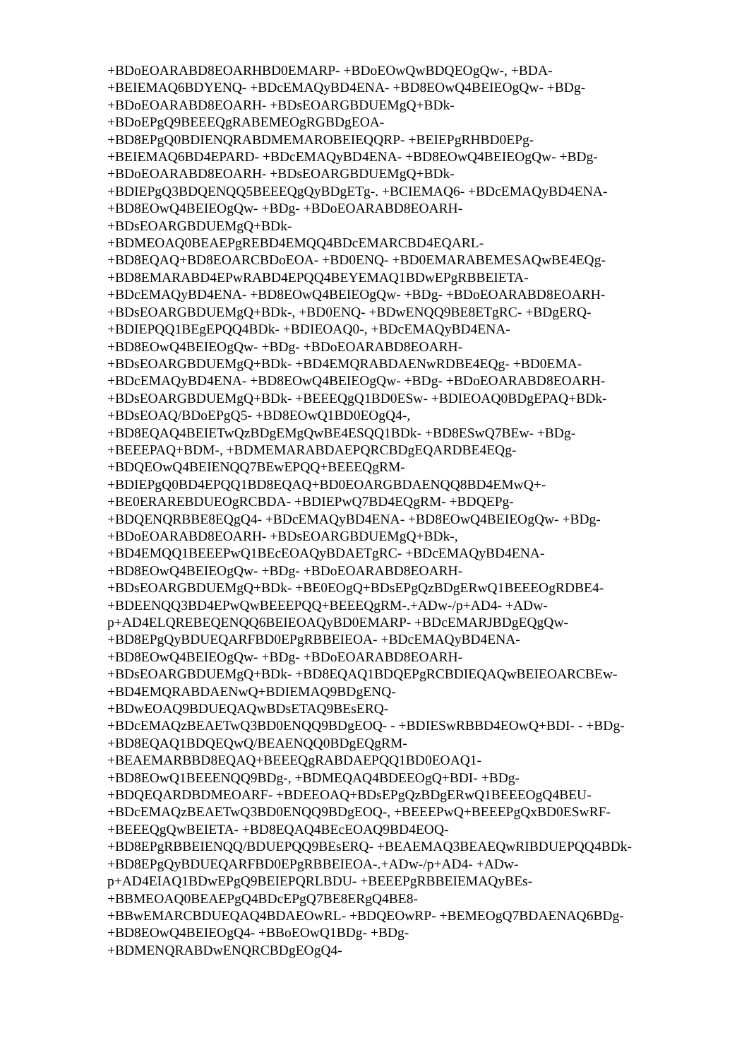+BDoEOARABD8EOARHBD0EMARP- +BDoEOwQwBDQEOgQw-, +BDA-
+BEIEMAQ6BDYENQ- +BDcEMAQyBD4ENA- +BD8EOwQ4BEIEOgQw- +BDg-
+BDoEOARABD8EOARH- +BDsEOARGBDUEMgQ+BDk-
+BDoEPgQ9BEEEQgRABEMEOgRGBDgEOA-
+BD8EPgQ0BDIENQRABDMEMAROBEIEQQRP- +BEIEPgRHBD0EPg-
+BEIEMAQ6BD4EPARD- +BDcEMAQyBD4ENA- +BD8EOwQ4BEIEOgQw- +BDg-
+BDoEOARABD8EOARH- +BDsEOARGBDUEMgQ+BDk-
+BDIEPgQ3BDQENQQ5BEEEQgQyBDgETg-. +BCIEMAQ6- +BDcEMAQyBD4ENA-
+BD8EOwQ4BEIEOgQw- +BDg- +BDoEOARABD8EOARH-
+BDsEOARGBDUEMgQ+BDk-
+BDMEOAQ0BEAEPgREBD4EMQQ4BDcEMARCBD4EQARL-
+BD8EQAQ+BD8EOARCBDoEOA- +BD0ENQ- +BD0EMARABEMESAQwBE4EQg-
+BD8EMARABD4EPwRABD4EPQQ4BEYEMAQ1BDwEPgRBBEIETA-
+BDcEMAQyBD4ENA- +BD8EOwQ4BEIEOgQw- +BDg- +BDoEOARABD8EOARH-
+BDsEOARGBDUEMgQ+BDk-, +BD0ENQ- +BDwENQQ9BE8ETgRC- +BDgERQ-
+BDIEPQQ1BEgEPQQ4BDk- +BDIEOAQ0-, +BDcEMAQyBD4ENA-
+BD8EOwQ4BEIEOgQw- +BDg- +BDoEOARABD8EOARH-
+BDsEOARGBDUEMgQ+BDk- +BD4EMQRABDAENwRDBE4EQg- +BD0EMA-
+BDcEMAQyBD4ENA- +BD8EOwQ4BEIEOgQw- +BDg- +BDoEOARABD8EOARH-
+BDsEOARGBDUEMgQ+BDk- +BEEEQgQ1BD0ESw- +BDIEOAQ0BDgEPAQ+BDk-
+BDsEOAQ/BDoEPgQ5- +BD8EOwQ1BD0EOgQ4-,
+BD8EQAQ4BEIETwQzBDgEMgQwBE4ESQQ1BDk- +BD8ESwQ7BEw- +BDg-
+BEEEPAQ+BDM-, +BDMEMARABDAEPQRCBDgEQARDBE4EQg-
+BDQEOwQ4BEIENQQ7BEwEPQQ+BEEEQgRM-
+BDIEPgQ0BD4EPQQ1BD8EQAQ+BD0EOARGBDAENQQ8BD4EMwQ+-
+BE0ERAREBDUEOgRCBDA- +BDIEPwQ7BD4EQgRM- +BDQEPg-
+BDQENQRBBE8EQgQ4- +BDcEMAQyBD4ENA- +BD8EOwQ4BEIEOgQw- +BDg-
+BDoEOARABD8EOARH- +BDsEOARGBDUEMgQ+BDk-,
+BD4EMQQ1BEEEPwQ1BEcEOAQyBDAETgRC- +BDcEMAQyBD4ENA-
+BD8EOwQ4BEIEOgQw- +BDg- +BDoEOARABD8EOARH-
+BDsEOARGBDUEMgQ+BDk- +BE0EOgQ+BDsEPgQzBDgERwQ1BEEEOgRDBE4-
+BDEENQQ3BD4EPwQwBEEEPQQ+BEEEQgRM-.+ADw-/p+AD4- +ADw-
p+AD4ELQREBEQENQQ6BEIEOAQyBD0EMARP- +BDcEMARJBDgEQgQw-
+BD8EPgQyBDUEQARFBD0EPgRBBEIEOA- +BDcEMAQyBD4ENA-
+BD8EOwQ4BEIEOgQw- +BDg- +BDoEOARABD8EOARH-
+BDsEOARGBDUEMgQ+BDk- +BD8EQAQ1BDQEPgRCBDIEQAQwBEIEOARCBEw-
+BD4EMQRABDAENwQ+BDIEMAQ9BDgENQ-
+BDwEOAQ9BDUEQAQwBDsETAQ9BEsERQ-
+BDcEMAQzBEAETwQ3BD0ENQQ9BDgEOQ- - +BDIESwRBBD4EOwQ+BDI- - +BDg-
+BD8EQAQ1BDQEQwQ/BEAENQQ0BDgEQgRM-
+BEAEMARBBD8EQAQ+BEEEQgRABDAEPQQ1BD0EOAQ1-
+BD8EOwQ1BEEENQQ9BDg-, +BDMEQAQ4BDEEOgQ+BDI- +BDg-
+BDQEQARDBDMEOARF- +BDEEOAQ+BDsEPgQzBDgERwQ1BEEEOgQ4BEU-
+BDcEMAQzBEAETwQ3BD0ENQQ9BDgEOQ-, +BEEEPwQ+BEEEPgQxBD0ESwRF-
+BEEEQgQwBEIETA- +BD8EQAQ4BEcEOAQ9BD4EOQ-
+BD8EPgRBBEIENQQ/BDUEPQQ9BEsERQ- +BEAEMAQ3BEAEQwRIBDUEPQQ4BDk-
+BD8EPgQyBDUEQARFBD0EPgRBBEIEOA-.+ADw-/p+AD4- +ADw-
p+AD4EIAQ1BDwEPgQ9BEIEPQRLBDU- +BEEEPgRBBEIEMAQyBEs-
+BBMEOAQ0BEAEPgQ4BDcEPgQ7BE8ERgQ4BE8-
+BBwEMARCBDUEQAQ4BDAEOwRL- +BDQEOwRP- +BEMEOgQ7BDAENAQ6BDg-
+BD8EOwQ4BEIEOgQ4- +BBoEOwQ1BDg- +BDg-
+BDMENQRABDwENQRCBDgEOgQ4-